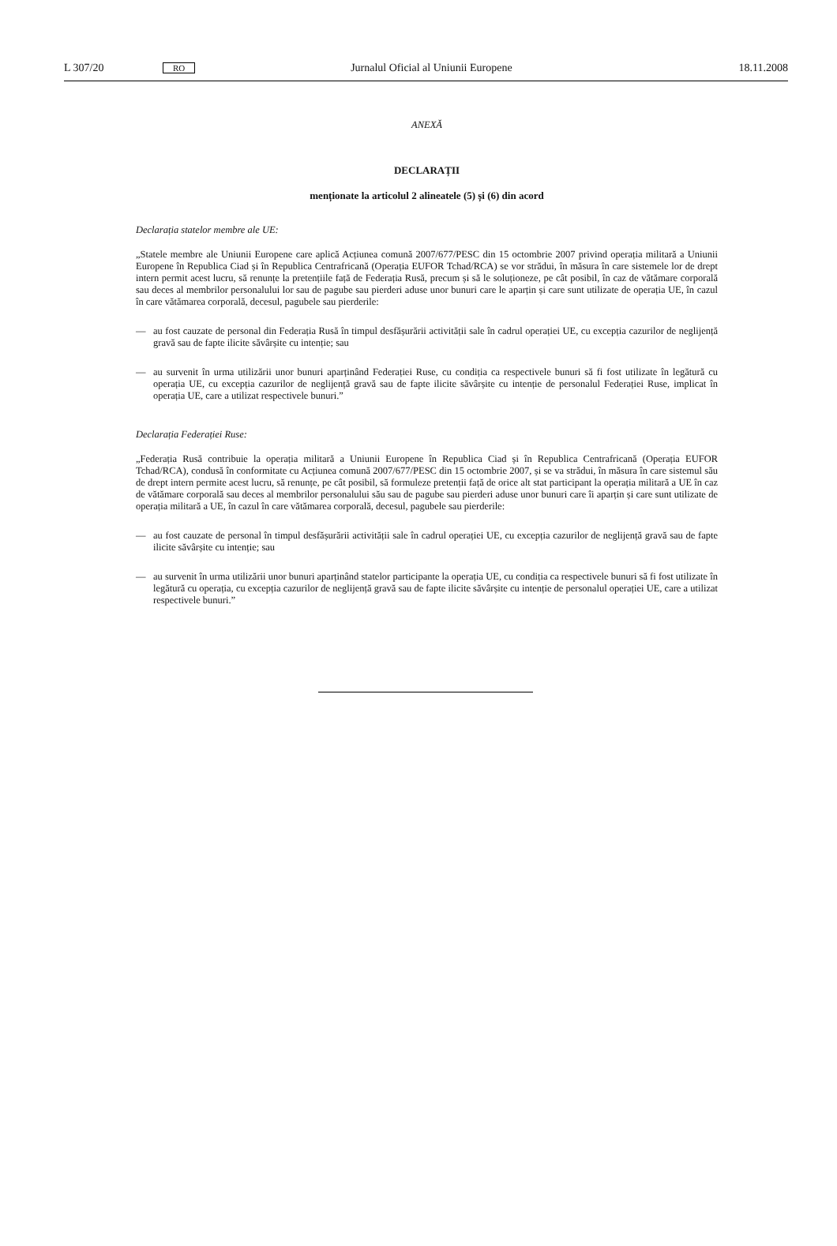L 307/20 RO Jurnalul Oficial al Uniunii Europene 18.11.2008
ANEXĂ
DECLARAȚII
menționate la articolul 2 alineatele (5) și (6) din acord
Declarația statelor membre ale UE:
„Statele membre ale Uniunii Europene care aplică Acțiunea comună 2007/677/PESC din 15 octombrie 2007 privind operația militară a Uniunii Europene în Republica Ciad și în Republica Centrafricană (Operația EUFOR Tchad/RCA) se vor strădui, în măsura în care sistemele lor de drept intern permit acest lucru, să renunțe la pretențiile față de Federația Rusă, precum și să le soluționeze, pe cât posibil, în caz de vătămare corporală sau deces al membrilor personalului lor sau de pagube sau pierderi aduse unor bunuri care le aparțin și care sunt utilizate de operația UE, în cazul în care vătămarea corporală, decesul, pagubele sau pierderile:
—
au fost cauzate de personal din Federația Rusă în timpul desfășurării activității sale în cadrul operației UE, cu excepția cazurilor de neglijență gravă sau de fapte ilicite săvârșite cu intenție; sau
—
au survenit în urma utilizării unor bunuri aparținând Federației Ruse, cu condiția ca respectivele bunuri să fi fost utilizate în legătură cu operația UE, cu excepția cazurilor de neglijență gravă sau de fapte ilicite săvârșite cu intenție de personalul Federației Ruse, implicat în operația UE, care a utilizat respectivele bunuri.”
Declarația Federației Ruse:
„Federația Rusă contribuie la operația militară a Uniunii Europene în Republica Ciad și în Republica Centrafricană (Operația EUFOR Tchad/RCA), condusă în conformitate cu Acțiunea comună 2007/677/PESC din 15 octombrie 2007, și se va strădui, în măsura în care sistemul său de drept intern permite acest lucru, să renunțe, pe cât posibil, să formuleze pretenții față de orice alt stat participant la operația militară a UE în caz de vătămare corporală sau deces al membrilor personalului său sau de pagube sau pierderi aduse unor bunuri care îi aparțin și care sunt utilizate de operația militară a UE, în cazul în care vătămarea corporală, decesul, pagubele sau pierderile:
—
au fost cauzate de personal în timpul desfășurării activității sale în cadrul operației UE, cu excepția cazurilor de neglijență gravă sau de fapte ilicite săvârșite cu intenție; sau
—
au survenit în urma utilizării unor bunuri aparținând statelor participante la operația UE, cu condiția ca respectivele bunuri să fi fost utilizate în legătură cu operația, cu excepția cazurilor de neglijență gravă sau de fapte ilicite săvârșite cu intenție de personalul operației UE, care a utilizat respectivele bunuri.”